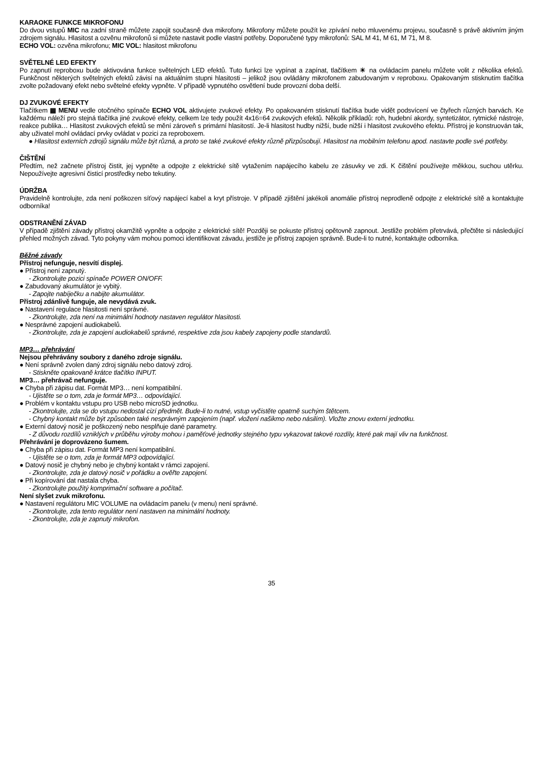KARAOKE FUNKCE MIKROFONU
Do dvou vstupů MIC na zadní straně můžete zapojit současně dva mikrofony. Mikrofony můžete použít ke zpívání nebo mluvenému projevu, současně s právě aktivním jiným zdrojem signálu. Hlasitost a ozvěnu mikrofonů si můžete nastavit podle vlastní potřeby. Doporučené typy mikrofonů: SAL M 41, M 61, M 71, M 8.
ECHO VOL: ozvěna mikrofonu; MIC VOL: hlasitost mikrofonu
SVĚTELNÉ LED EFEKTY
Po zapnutí reproboxu bude aktivována funkce světelných LED efektů. Tuto funkci lze vypínat a zapínat, tlačítkem ☀ na ovládacím panelu můžete volit z několika efektů. Funkčnost některých světelných efektů závisí na aktuálním stupni hlasitosti – jelikož jsou ovládány mikrofonem zabudovaným v reproboxu. Opakovaným stisknutím tlačítka zvolte požadovaný efekt nebo světelné efekty vypněte. V případě vypnutého osvětlení bude provozní doba delší.
DJ ZVUKOVÉ EFEKTY
Tlačítkem ▦ MENU vedle otočného spínače ECHO VOL aktivujete zvukové efekty. Po opakovaném stisknutí tlačítka bude vidět podsvícení ve čtyřech různých barvách. Ke každému náleží pro stejná tlačítka jiné zvukové efekty, celkem lze tedy použít 4x16=64 zvukových efektů. Několik příkladů: roh, hudební akordy, syntetizátor, rytmické nástroje, reakce publika… Hlasitost zvukových efektů se mění zároveň s primární hlasitostí. Je-li hlasitost hudby nižší, bude nižší i hlasitost zvukového efektu. Přístroj je konstruován tak, aby uživatel mohl ovládací prvky ovládat v pozici za reproboxem.
● Hlasitost externích zdrojů signálu může být různá, a proto se také zvukové efekty různě přizpůsobují. Hlasitost na mobilním telefonu apod. nastavte podle své potřeby.
ČIŠTĚNÍ
Předtím, než začnete přístroj čistit, jej vypněte a odpojte z elektrické sítě vytažením napájecího kabelu ze zásuvky ve zdi. K čištění používejte měkkou, suchou utěrku. Nepoužívejte agresivní čisticí prostředky nebo tekutiny.
ÚDRŽBA
Pravidelně kontrolujte, zda není poškozen síťový napájecí kabel a kryt přístroje. V případě zjištění jakékoli anomálie přístroj neprodleně odpojte z elektrické sítě a kontaktujte odborníka!
ODSTRANĚNÍ ZÁVAD
V případě zjištění závady přístroj okamžitě vypněte a odpojte z elektrické sítě! Později se pokuste přístroj opětovně zapnout. Jestliže problém přetrvává, přečtěte si následující přehled možných závad. Tyto pokyny vám mohou pomoci identifikovat závadu, jestliže je přístroj zapojen správně. Bude-li to nutné, kontaktujte odborníka.
Běžné závady
Přístroj nefunguje, nesvítí displej.
● Přístroj není zapnutý.
- Zkontrolujte pozici spínače POWER ON/OFF.
● Zabudovaný akumulátor je vybitý.
- Zapojte nabíječku a nabijte akumulátor.
Přístroj zdánlivě funguje, ale nevydává zvuk.
● Nastavení regulace hlasitosti není správné.
- Zkontrolujte, zda není na minimální hodnoty nastaven regulátor hlasitosti.
● Nesprávné zapojení audiokabelů.
- Zkontrolujte, zda je zapojení audiokabelů správné, respektive zda jsou kabely zapojeny podle standardů.
MP3… přehrávání
Nejsou přehrávány soubory z daného zdroje signálu.
● Není správně zvolen daný zdroj signálu nebo datový zdroj.
- Stiskněte opakovaně krátce tlačítko INPUT.
MP3… přehrávač nefunguje.
● Chyba při zápisu dat. Formát MP3… není kompatibilní.
- Ujistěte se o tom, zda je formát MP3… odpovídající.
● Problém v kontaktu vstupu pro USB nebo microSD jednotku.
- Zkontrolujte, zda se do vstupu nedostal cizí předmět. Bude-li to nutné, vstup vyčistěte opatrně suchým štětcem.
- Chybný kontakt může být způsoben také nesprávným zapojením (např. vložení našikmo nebo násilím). Vložte znovu externí jednotku.
● Externí datový nosič je poškozený nebo nesplňuje dané parametry.
- Z důvodu rozdílů vzniklých v průběhu výroby mohou i paměťové jednotky stejného typu vykazovat takové rozdíly, které pak mají vliv na funkčnost.
Přehrávání je doprovázeno šumem.
● Chyba při zápisu dat. Formát MP3 není kompatibilní.
- Ujistěte se o tom, zda je formát MP3 odpovídající.
● Datový nosič je chybný nebo je chybný kontakt v rámci zapojení.
- Zkontrolujte, zda je datový nosič v pořádku a ověřte zapojení.
● Při kopírování dat nastala chyba.
- Zkontrolujte použitý komprimační software a počítač.
Není slyšet zvuk mikrofonu.
● Nastavení regulátoru MIC VOLUME na ovládacím panelu (v menu) není správné.
- Zkontrolujte, zda tento regulátor není nastaven na minimální hodnoty.
- Zkontrolujte, zda je zapnutý mikrofon.
35